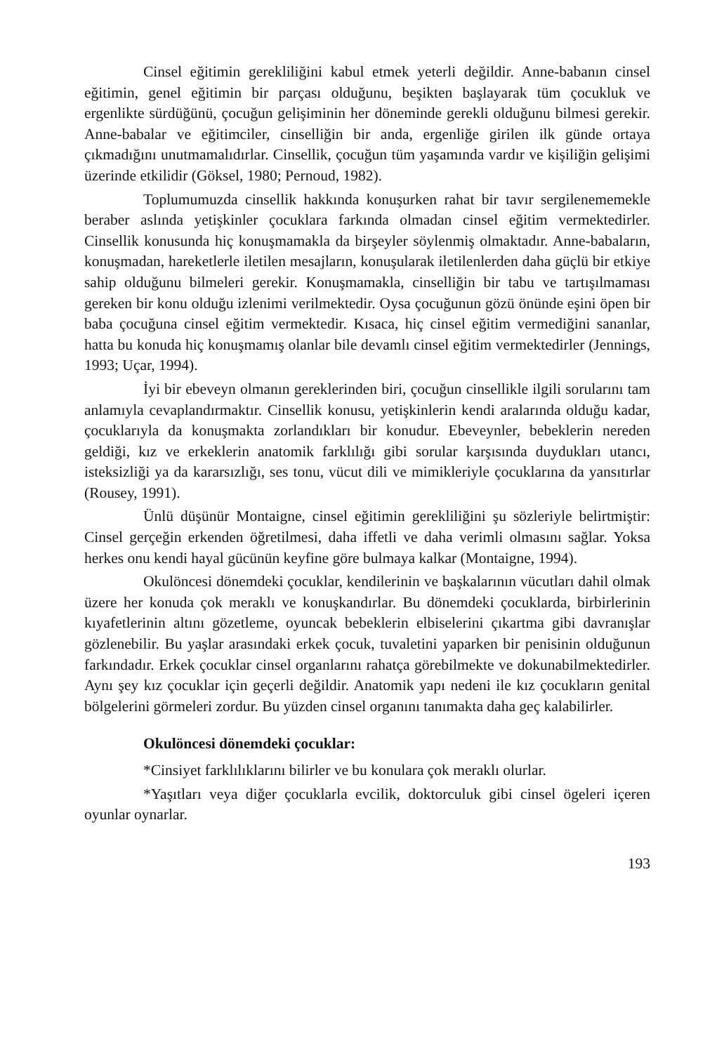Cinsel eğitimin gerekliliğini kabul etmek yeterli değildir. Anne-babanın cinsel eğitimin, genel eğitimin bir parçası olduğunu, beşikten başlayarak tüm çocukluk ve ergenlikte sürdüğünü, çocuğun gelişiminin her döneminde gerekli olduğunu bilmesi gerekir. Anne-babalar ve eğitimciler, cinselliğin bir anda, ergenliğe girilen ilk günde ortaya çıkmadığını unutmamalıdırlar. Cinsellik, çocuğun tüm yaşamında vardır ve kişiliğin gelişimi üzerinde etkilidir (Göksel, 1980; Pernoud, 1982).
Toplumumuzda cinsellik hakkında konuşurken rahat bir tavır sergilenememekle beraber aslında yetişkinler çocuklara farkında olmadan cinsel eğitim vermektedirler. Cinsellik konusunda hiç konuşmamakla da birşeyler söylenmiş olmaktadır. Anne-babaların, konuşmadan, hareketlerle iletilen mesajların, konuşularak iletilenlerden daha güçlü bir etkiye sahip olduğunu bilmeleri gerekir. Konuşmamakla, cinselliğin bir tabu ve tartışılmaması gereken bir konu olduğu izlenimi verilmektedir. Oysa çocuğunun gözü önünde eşini öpen bir baba çocuğuna cinsel eğitim vermektedir. Kısaca, hiç cinsel eğitim vermediğini sananlar, hatta bu konuda hiç konuşmamış olanlar bile devamlı cinsel eğitim vermektedirler (Jennings, 1993; Uçar, 1994).
İyi bir ebeveyn olmanın gereklerinden biri, çocuğun cinsellikle ilgili sorularını tam anlamıyla cevaplandırmaktır. Cinsellik konusu, yetişkinlerin kendi aralarında olduğu kadar, çocuklarıyla da konuşmakta zorlandıkları bir konudur. Ebeveynler, bebeklerin nereden geldiği, kız ve erkeklerin anatomik farklılığı gibi sorular karşısında duydukları utancı, isteksizliği ya da kararsızlığı, ses tonu, vücut dili ve mimikleriyle çocuklarına da yansıtırlar (Rousey, 1991).
Ünlü düşünür Montaigne, cinsel eğitimin gerekliliğini şu sözleriyle belirtmiştir: Cinsel gerçeğin erkenden öğretilmesi, daha iffetli ve daha verimli olmasını sağlar. Yoksa herkes onu kendi hayal gücünün keyfine göre bulmaya kalkar (Montaigne, 1994).
Okulöncesi dönemdeki çocuklar, kendilerinin ve başkalarının vücutları dahil olmak üzere her konuda çok meraklı ve konuşkandırlar. Bu dönemdeki çocuklarda, birbirlerinin kıyafetlerinin altını gözetleme, oyuncak bebeklerin elbiselerini çıkartma gibi davranışlar gözlenebilir. Bu yaşlar arasındaki erkek çocuk, tuvaletini yaparken bir penisinin olduğunun farkındadır. Erkek çocuklar cinsel organlarını rahatça görebilmekte ve dokunabilmektedirler. Aynı şey kız çocuklar için geçerli değildir. Anatomik yapı nedeni ile kız çocukların genital bölgelerini görmeleri zordur. Bu yüzden cinsel organını tanımakta daha geç kalabilirler.
Okulöncesi dönemdeki çocuklar:
*Cinsiyet farklılıklarını bilirler ve bu konulara çok meraklı olurlar.
*Yaşıtları veya diğer çocuklarla evcilik, doktorculuk gibi cinsel ögeleri içeren oyunlar oynarlar.
193